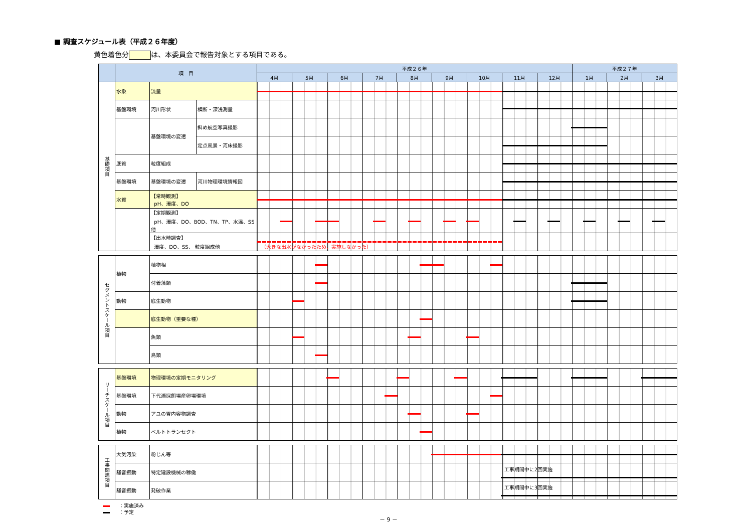■ 調査スケジュール表（平成２６年度）
黄色着色分 は、本委員会で報告対象とする項目である。
| | 項 目 | | | 平成２６年 | | | | | | | | | 平成２７年 | | |
| --- | --- | --- | --- | --- | --- | --- | --- | --- | --- | --- | --- | --- | --- | --- | --- |
| | | | | 4月 | 5月 | 6月 | 7月 | 8月 | 9月 | 10月 | 11月 | 12月 | 1月 | 2月 | 3月 |
| 基礎項目 | 水象 | 流量 | | | | | | | | | | | | | |
| | 基盤環境 | 河川形状 | 横断・深浅測量 | | | | | | | | | | | | |
| | | 基盤環境の変遷 | 斜め航空写真撮影 | | | | | | | | | | | | |
| | | | 定点風景・河床撮影 | | | | | | | | | | | | |
| | 底質 | 粒度組成 | | | | | | | | | | | | | |
| | 基盤環境 | 基盤環境の変遷 | 河川物理環境情報図 | | | | | | | | | | | | |
| | 水質 | 【常時観測】 pH、濁度、DO | | | | | | | | | | | | | |
| | | 【定期観測】 pH、濁度、DO、BOD、TN、TP、水温、SS他 | | | | | | | | | | | | | |
| | | 【出水時調査】 濁度、DO、SS、 粒度組成他 | | （大きな出水がなかったため、実施しなかった） | | | | | | | | | | | |
| セグメントスケール項目 | 植物 | 植物相 | |
| | | 付着藻類 | |
| | 動物 | 底生動物 | |
| | | 底生動物（重要な種） | |
| | | 魚類 | |
| | | 鳥類 | |
| リーチスケール項目 | 基盤環境 | 物理環境の定期モニタリング | |
| | 基盤環境 | 下代瀬採餌場産卵場環境 | |
| | 動物 | アユの胃内容物調査 | |
| | 植物 | ベルトトランセクト | |
| 工事関連項目 | 大気汚染 | 粉じん等 | |
| | 騒音振動 | 特定建設機械の稼働 | 工事期間中に2回実施 |
| | 騒音振動 | 発破作業 | 工事期間中に3回実施 |
：実施済み
：予定
－ 9 －